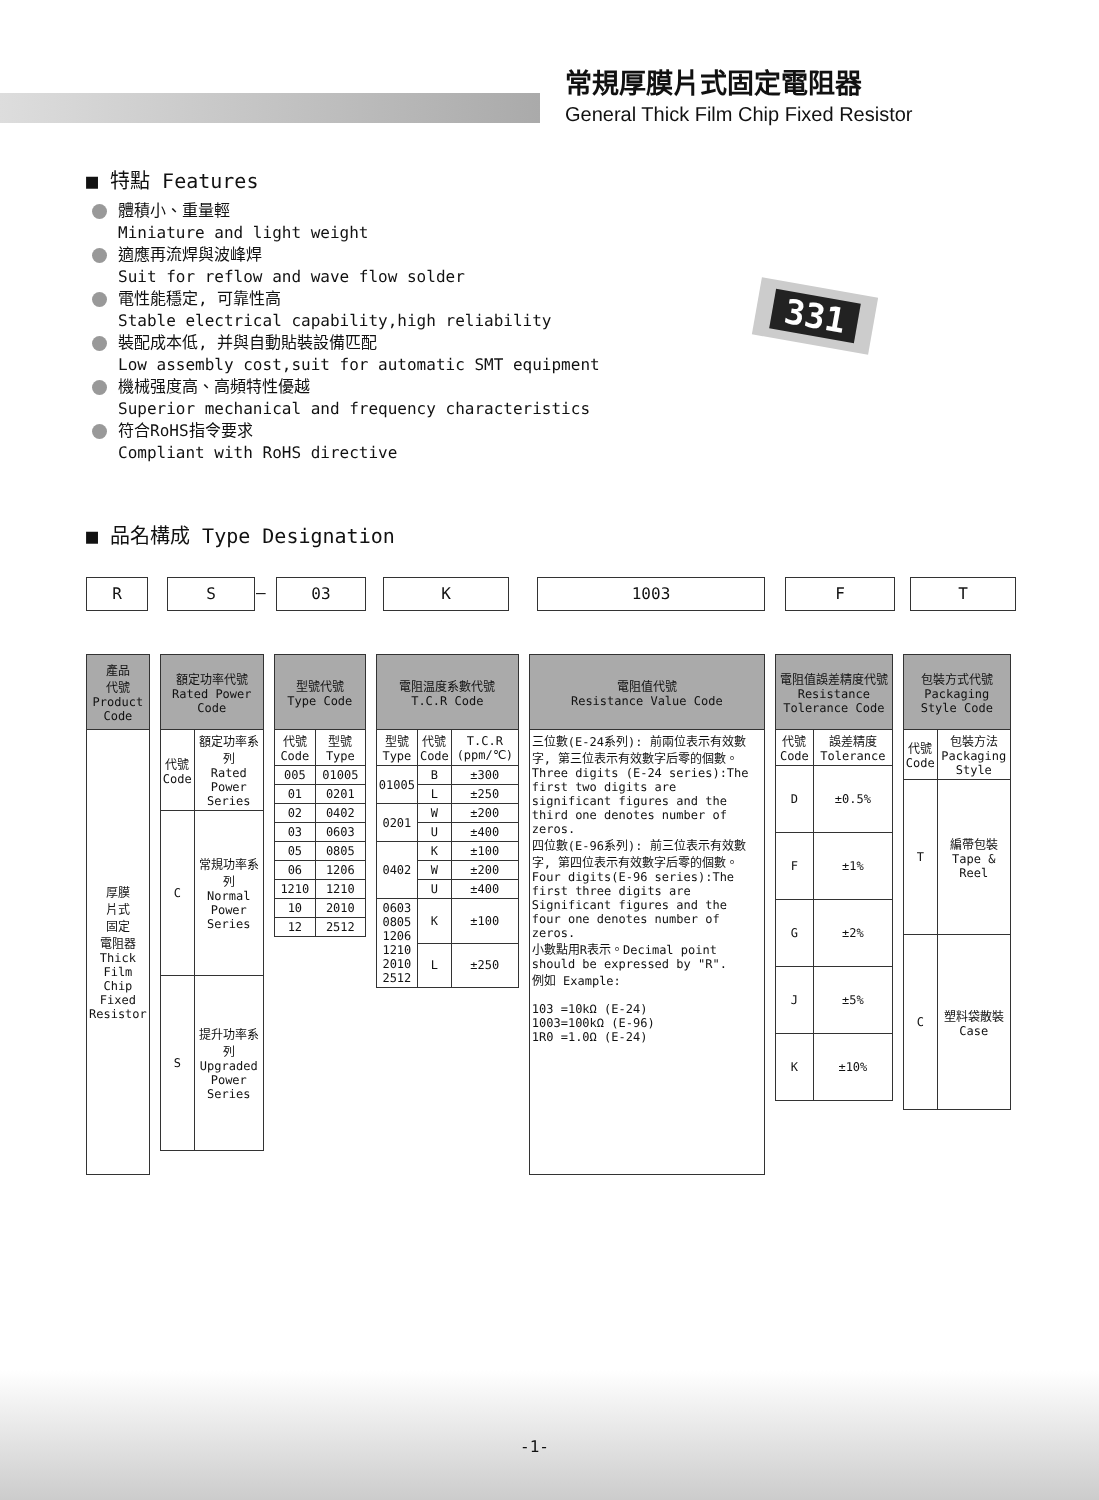常規厚膜片式固定電阻器
General Thick Film Chip Fixed Resistor
■ 特點 Features
體積小、重量輕
Miniature and light weight
適應再流焊與波峰焊
Suit for reflow and wave flow solder
電性能穩定, 可靠性高
Stable electrical capability,high reliability
裝配成本低, 并與自動貼裝設備匹配
Low assembly cost,suit for automatic SMT equipment
機械强度高、高頻特性優越
Superior mechanical and frequency characteristics
符合RoHS指令要求
Compliant with RoHS directive
331
■ 品名構成 Type Designation
R S – 03 K 1003 F T
| 產品 代號 Product Code |
| --- |
| 厚膜 片式 固定 電阻器 Thick Film Chip Fixed Resistor |
| 額定功率代號 Rated Power Code | |
| --- | --- |
| 代號 Code | 額定功率系列 Rated Power Series |
| C | 常規功率系列 Normal Power Series |
| S | 提升功率系列 Upgraded Power Series |
| 型號代號 Type Code | |
| --- | --- |
| 代號 Code | 型號 Type |
| 005 | 01005 |
| 01 | 0201 |
| 02 | 0402 |
| 03 | 0603 |
| 05 | 0805 |
| 06 | 1206 |
| 1210 | 1210 |
| 10 | 2010 |
| 12 | 2512 |
| 電阻温度系數代號 T.C.R Code | | |
| --- | --- | --- |
| 型號 Type | 代號 Code | T.C.R (ppm/℃) |
| 01005 | B | ±300 |
| | L | ±250 |
| 0201 | W | ±200 |
| | U | ±400 |
| 0402 | K | ±100 |
| | W | ±200 |
| | U | ±400 |
| 0603 0805 1206 1210 2010 2512 | K | ±100 |
| | L | ±250 |
| 電阻值代號 Resistance Value Code |
| --- |
| 三位數(E-24系列): 前兩位表示有效數字, 第三位表示有效數字后零的個數。Three digits (E-24 series):The first two digits are significant figures and the third one denotes number of zeros. 四位數(E-96系列): 前三位表示有效數字, 第四位表示有效數字后零的個數。Four digits(E-96 series):The first three digits are Significant figures and the four one denotes number of zeros. 小數點用R表示。Decimal point should be expressed by "R". 例如 Example: 103 =10kΩ (E-24) 1003=100kΩ (E-96) 1R0 =1.0Ω (E-24) |
| 電阻值誤差精度代號 Resistance Tolerance Code | |
| --- | --- |
| 代號 Code | 誤差精度 Tolerance |
| D | ±0.5% |
| F | ±1% |
| G | ±2% |
| J | ±5% |
| K | ±10% |
| 包裝方式代號 Packaging Style Code | |
| --- | --- |
| 代號 Code | 包裝方法 Packaging Style |
| T | 編帶包裝 Tape & Reel |
| C | 塑料袋散裝 Case |
-1-